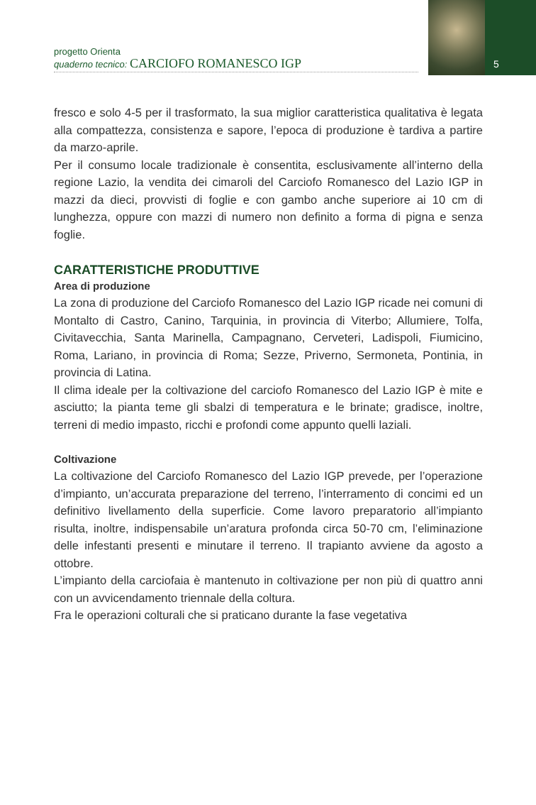progetto Orienta
quaderno tecnico: CARCIOFO ROMANESCO IGP
5
fresco e solo 4-5 per il trasformato, la sua miglior caratteristica qualitativa è legata alla compattezza, consistenza e sapore, l’epoca di produzione è tardiva a partire da marzo-aprile.
Per il consumo locale tradizionale è consentita, esclusivamente all’interno della regione Lazio, la vendita dei cimaroli del Carciofo Romanesco del Lazio IGP in mazzi da dieci, provvisti di foglie e con gambo anche superiore ai 10 cm di lunghezza, oppure con mazzi di numero non definito a forma di pigna e senza foglie.
CARATTERISTICHE PRODUTTIVE
Area di produzione
La zona di produzione del Carciofo Romanesco del Lazio IGP ricade nei comuni di Montalto di Castro, Canino, Tarquinia, in provincia di Viterbo; Allumiere, Tolfa, Civitavecchia, Santa Marinella, Campagnano, Cerveteri, Ladispoli, Fiumicino, Roma, Lariano, in provincia di Roma; Sezze, Priverno, Sermoneta, Pontinia, in provincia di Latina.
Il clima ideale per la coltivazione del carciofo Romanesco del Lazio IGP è mite e asciutto; la pianta teme gli sbalzi di temperatura e le brinate; gradisce, inoltre, terreni di medio impasto, ricchi e profondi come appunto quelli laziali.
Coltivazione
La coltivazione del Carciofo Romanesco del Lazio IGP prevede, per l’operazione d’impianto, un’accurata preparazione del terreno, l’interramento di concimi ed un definitivo livellamento della superficie. Come lavoro preparatorio all’impianto risulta, inoltre, indispensabile un’aratura profonda circa 50-70 cm, l’eliminazione delle infestanti presenti e minutare il terreno. Il trapianto avviene da agosto a ottobre.
L’impianto della carciofaia è mantenuto in coltivazione per non più di quattro anni con un avvicendamento triennale della coltura.
Fra le operazioni colturali che si praticano durante la fase vegetativa